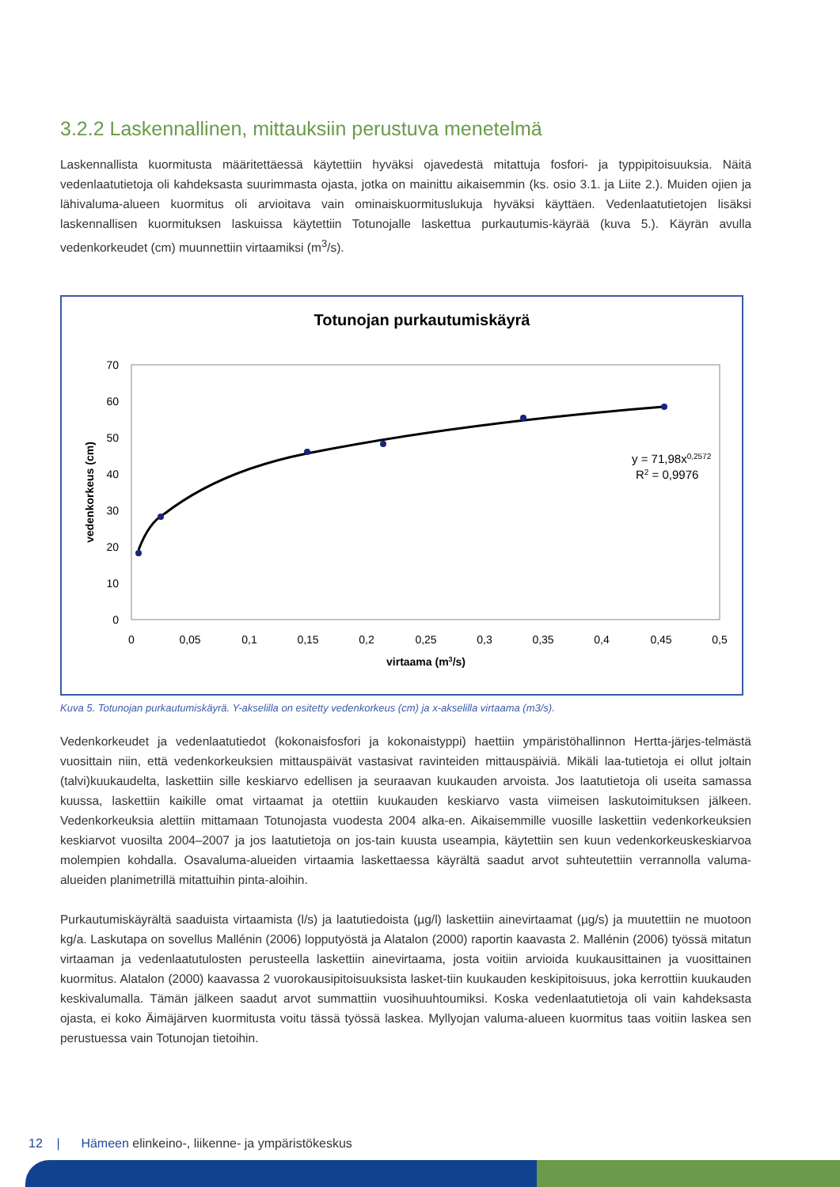3.2.2 Laskennallinen, mittauksiin perustuva menetelmä
Laskennallista kuormitusta määritettäessä käytettiin hyväksi ojavedestä mitattuja fosfori- ja typpipitoisuuksia. Näitä vedenlaatutietoja oli kahdeksasta suurimmasta ojasta, jotka on mainittu aikaisemmin (ks. osio 3.1. ja Liite 2.). Muiden ojien ja lähivaluma-alueen kuormitus oli arvioitava vain ominaiskuormituslukuja hyväksi käyttäen. Vedenlaatutietojen lisäksi laskennallisen kuormituksen laskuissa käytettiin Totunojalle laskettua purkautumis-käyrää (kuva 5.). Käyrän avulla vedenkorkeudet (cm) muunnettiin virtaamiksi (m<sup>3</sup>/s).
Totunojan purkautumiskäyrä
70
60
50
40
30
20
10
0
0
0,05
0,1
0,15
0,2
0,25
0,3
0,35
0,4
0,45
0,5
virtaama (m3/s)
vedenkorkeus (cm)
y = 71,98x0,2572
R2 = 0,9976
Kuva 5. Totunojan purkautumiskäyrä. Y-akselilla on esitetty vedenkorkeus (cm) ja x-akselilla virtaama (m3/s).
Vedenkorkeudet ja vedenlaatutiedot (kokonaisfosfori ja kokonaistyppi) haettiin ympäristöhallinnon Hertta-järjes-telmästä vuosittain niin, että vedenkorkeuksien mittauspäivät vastasivat ravinteiden mittauspäiviä. Mikäli laa-tutietoja ei ollut joltain (talvi)kuukaudelta, laskettiin sille keskiarvo edellisen ja seuraavan kuukauden arvoista. Jos laatutietoja oli useita samassa kuussa, laskettiin kaikille omat virtaamat ja otettiin kuukauden keskiarvo vasta viimeisen laskutoimituksen jälkeen. Vedenkorkeuksia alettiin mittamaan Totunojasta vuodesta 2004 alka-en. Aikaisemmille vuosille laskettiin vedenkorkeuksien keskiarvot vuosilta 2004–2007 ja jos laatutietoja on jos-tain kuusta useampia, käytettiin sen kuun vedenkorkeuskeskiarvoa molempien kohdalla. Osavaluma-alueiden virtaamia laskettaessa käyrältä saadut arvot suhteutettiin verrannolla valuma-alueiden planimetrillä mitattuihin pinta-aloihin.
Purkautumiskäyrältä saaduista virtaamista (l/s) ja laatutiedoista (µg/l) laskettiin ainevirtaamat (µg/s) ja muutettiin ne muotoon kg/a. Laskutapa on sovellus Mallénin (2006) lopputyöstä ja Alatalon (2000) raportin kaavasta 2. Mallénin (2006) työssä mitatun virtaaman ja vedenlaatutulosten perusteella laskettiin ainevirtaama, josta voitiin arvioida kuukausittainen ja vuosittainen kuormitus. Alatalon (2000) kaavassa 2 vuorokausipitoisuuksista lasket-tiin kuukauden keskipitoisuus, joka kerrottiin kuukauden keskivalumalla. Tämän jälkeen saadut arvot summattiin vuosihuuhtoumiksi. Koska vedenlaatutietoja oli vain kahdeksasta ojasta, ei koko Äimäjärven kuormitusta voitu tässä työssä laskea. Myllyojan valuma-alueen kuormitus taas voitiin laskea sen perustuessa vain Totunojan tietoihin.
12 | Hämeen elinkeino-, liikenne- ja ympäristökeskus